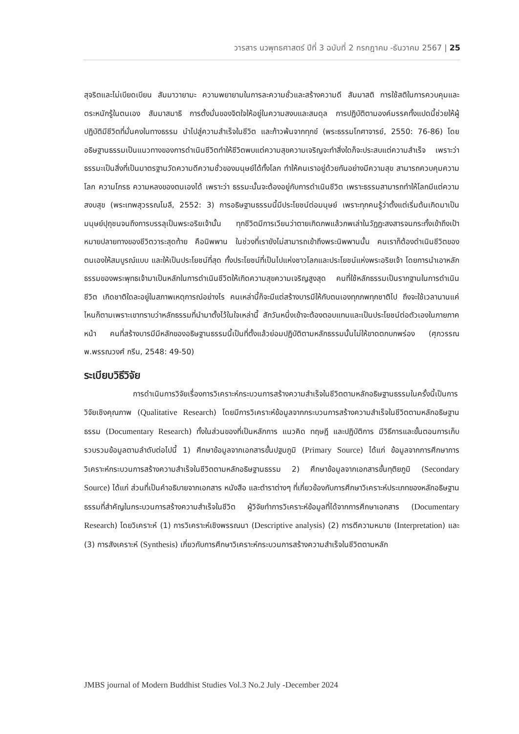วารสาร นวพุทธศาสตร์ ปีที่ 3 ฉบับที่ 2 กรกฎาคม -ธันวาคม 2567 | 25
สุจริตและไม่เบียดเบียน สัมมาวายามะ ความพยายามในการละความชั่วและสร้างความดี สัมมาสติ การใช้สติในการควบคุมและตระหนักรู้ในตนเอง สัมมาสมาธิ การตั้งมั่นของจิตใจให้อยู่ในความสงบและสมดุล การปฏิบัติตามองค์มรรคทั้งแปดนี้ช่วยให้ผู้ปฏิบัติมีชีวิตที่มั่นคงในทางธรรม นำไปสู่ความสำเร็จในชีวิต และก้าวพ้นจากทุกข์ (พระธรรมโกศาจารย์, 2550: 76-86) โดยอธิษฐานธรรมเป็นแนวทางของการดำเนินชีวิตทำให้ชีวิตพบแต่ความสุขความเจริญจะทำสิ่งใดก็จะประสบแต่ความสำเร็จ เพราะว่าธรรมะเป็นสิ่งที่เป็นมาตรฐานวัดความดีความชั่วของมนุษย์ได้ทั้งโลก ทำให้คนเราอยู่ด้วยกันอย่างมีความสุข สามารถควบคุมความโลก ความโกรธ ความหลงของตนเองได้ เพราะว่า ธรรมะนั้นจะต้องอยู่กับการดำเนินชีวิต เพราะธรรมสามารถทำให้โลกมีแต่ความสงบสุข (พระเทพสุวรรณโมลี, 2552: 3) การอธิษฐานธรรมนี้มีประโยชน์ต่อมนุษย์ เพราะทุกคนรู้ว่าตั้งแต่เริ่มต้นเกิดมาเป็นมนุษย์ปุถุชนจนถึงการบรรลุเป็นพระอริยเจ้านั้น ทุกชีวิตมีการเวียนว่าตายเกิดภพแล้วภพเล่าในวัฏฏะสงสารจนกระทั้งเข้าถึงเป้าหมายปลายทางของชีวิตวาระสุดท้าย คือนิพพาน ในช่วงที่เรายังไม่สามารถเข้าถึงพระนิพพานนั้น คนเราก็ต้องดำเนินชีวิตของตนเองให้สมบูรณ์แบบ และให้เป็นประโยชน์ที่สุด ทั้งประโยชน์ที่เป็นไปแห่งชาวโลกและประโยชน์แห่งพระอริยเจ้า โดยการนำเอาหลักธรรมของพระพุทธเจ้ามาเป็นหลักในการดำเนินชีวิตให้เกิดความสุขความเจริญสูงสุด คนที่ใช้หลักธรรมเป็นรากฐานในการดำเนินชีวิต เกิดชาติใดละอยู่ในสภาพเหตุการณ์อย่างไร คนเหล่านี้ก็จะมีแต่สร้างบารมีให้กับตนเองทุกภพทุกชาติไป ถึงจะใช้เวลานานแค่ไหนก็ตามเพราะเขาทราบว่าหลักธรรมที่นำมาตั้งไว้ในใจเหล่านี้ สักวันหนึ่งเข้าจะต้องตอบแทนและเป็นประโยชน์ต่อตัวเองในภายภาคหน้า คนที่สร้างบารมีมีหลักของอธิษฐานธรรมนี้เป็นที่ตั้งแล้วย่อมปฏิบัติตามหลักธรรมนั้นไม่ให้ขาดตกบกพร่อง (ศุภวรรณ พ.พรรณวงศ์ กรีน, 2548: 49-50)
ระเบียบวิธีวิจัย
การดำเนินการวิจัยเรื่องการวิเคราะห์กระบวนการสร้างความสำเร็จในชีวิตตามหลักอธิษฐานธรรมในครั้งนี้เป็นการวิจัยเชิงคุณภาพ (Qualitative Research) โดยมีการวิเคราะห์ข้อมูลจากกระบวนการสร้างความสำเร็จในชีวิตตามหลักอธิษฐานธรรม (Documentary Research) ทั้งในส่วนของที่เป็นหลักการ แนวคิด ทฤษฎี และปฏิบัติการ มีวิธีการและขั้นตอนการเก็บรวบรวมข้อมูลตามลำดับต่อไปนี้ 1) ศึกษาข้อมูลจากเอกสารขั้นปฐมภูมิ (Primary Source) ได้แก่ ข้อมูลจากการศึกษาการวิเคราะห์กระบวนการสร้างความสำเร็จในชีวิตตามหลักอธิษฐานธรรม 2) ศึกษาข้อมูลจากเอกสารขั้นทุติยภูมิ (Secondary Source) ได้แก่ ส่วนที่เป็นคำอธิบายจากเอกสาร หนังสือ และตำราต่างๆ ที่เกี่ยวข้องกับการศึกษาวิเคราะห์ประเภทของหลักอธิษฐานธรรมที่สำคัญในกระบวนการสร้างความสำเร็จในชีวิต ผู้วิจัยทำการวิเคราะห์ข้อมูลที่ได้จากการศึกษาเอกสาร (Documentary Research) โดยวิเคราะห์ (1) การวิเคราะห์เชิงพรรณนา (Descriptive analysis) (2) การตีความหมาย (Interpretation) และ (3) การสังเคราะห์ (Synthesis) เกี่ยวกับการศึกษาวิเคราะห์กระบวนการสร้างความสำเร็จในชีวิตตามหลัก
JMBS journal of Modern Buddhist Studies Vol.3 No.2 July -December 2024